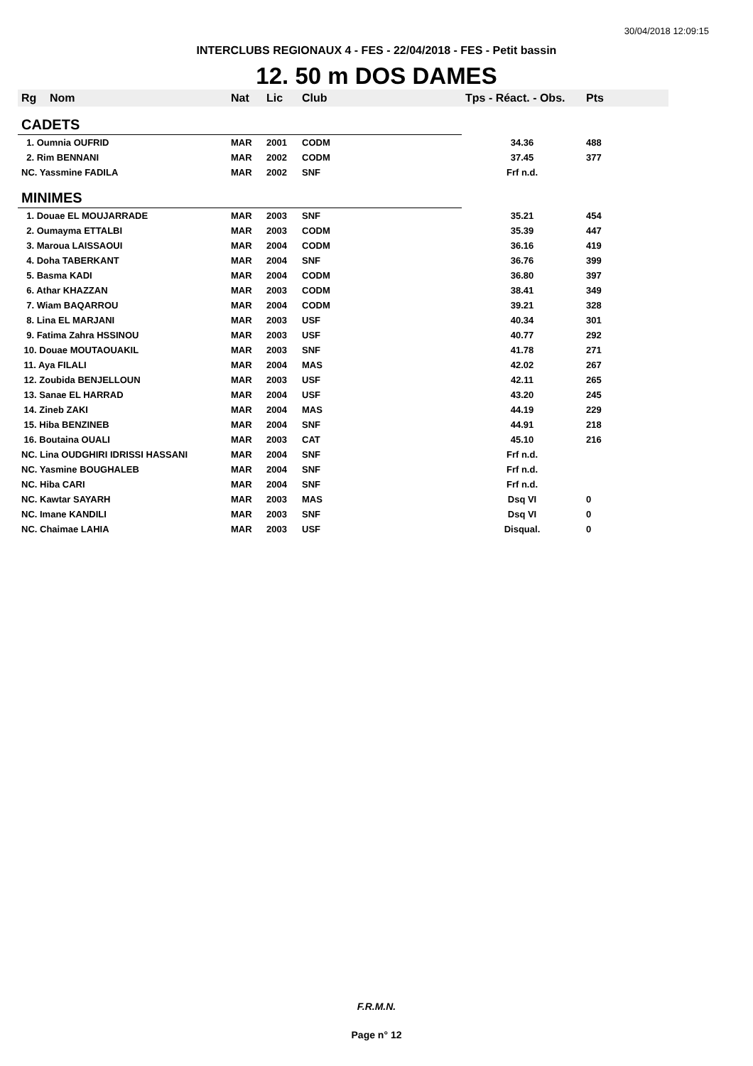30/04/2018 12:09:15
INTERCLUBS REGIONAUX 4 - FES - 22/04/2018 - FES - Petit bassin
12. 50 m DOS DAMES
| Rg | Nom | Nat | Lic | Club | Tps - Réact. - Obs. | Pts |
| --- | --- | --- | --- | --- | --- | --- |
| CADETS | | | | | | |
| 1. Oumnia OUFRID | | MAR | 2001 | CODM | 34.36 | 488 |
| 2. Rim BENNANI | | MAR | 2002 | CODM | 37.45 | 377 |
| NC. Yassmine FADILA | | MAR | 2002 | SNF | Frf n.d. | |
| MINIMES | | | | | | |
| 1. Douae EL MOUJARRADE | | MAR | 2003 | SNF | 35.21 | 454 |
| 2. Oumayma ETTALBI | | MAR | 2003 | CODM | 35.39 | 447 |
| 3. Maroua LAISSAOUI | | MAR | 2004 | CODM | 36.16 | 419 |
| 4. Doha TABERKANT | | MAR | 2004 | SNF | 36.76 | 399 |
| 5. Basma KADI | | MAR | 2004 | CODM | 36.80 | 397 |
| 6. Athar KHAZZAN | | MAR | 2003 | CODM | 38.41 | 349 |
| 7. Wiam BAQARROU | | MAR | 2004 | CODM | 39.21 | 328 |
| 8. Lina EL MARJANI | | MAR | 2003 | USF | 40.34 | 301 |
| 9. Fatima Zahra HSSINOU | | MAR | 2003 | USF | 40.77 | 292 |
| 10. Douae MOUTAOUAKIL | | MAR | 2003 | SNF | 41.78 | 271 |
| 11. Aya FILALI | | MAR | 2004 | MAS | 42.02 | 267 |
| 12. Zoubida BENJELLOUN | | MAR | 2003 | USF | 42.11 | 265 |
| 13. Sanae EL HARRAD | | MAR | 2004 | USF | 43.20 | 245 |
| 14. Zineb ZAKI | | MAR | 2004 | MAS | 44.19 | 229 |
| 15. Hiba BENZINEB | | MAR | 2004 | SNF | 44.91 | 218 |
| 16. Boutaina OUALI | | MAR | 2003 | CAT | 45.10 | 216 |
| NC. Lina OUDGHIRI IDRISSI HASSANI | | MAR | 2004 | SNF | Frf n.d. | |
| NC. Yasmine BOUGHALEB | | MAR | 2004 | SNF | Frf n.d. | |
| NC. Hiba CARI | | MAR | 2004 | SNF | Frf n.d. | |
| NC. Kawtar SAYARH | | MAR | 2003 | MAS | Dsq VI | 0 |
| NC. Imane KANDILI | | MAR | 2003 | SNF | Dsq VI | 0 |
| NC. Chaimae LAHIA | | MAR | 2003 | USF | Disqual. | 0 |
F.R.M.N.
Page n° 12